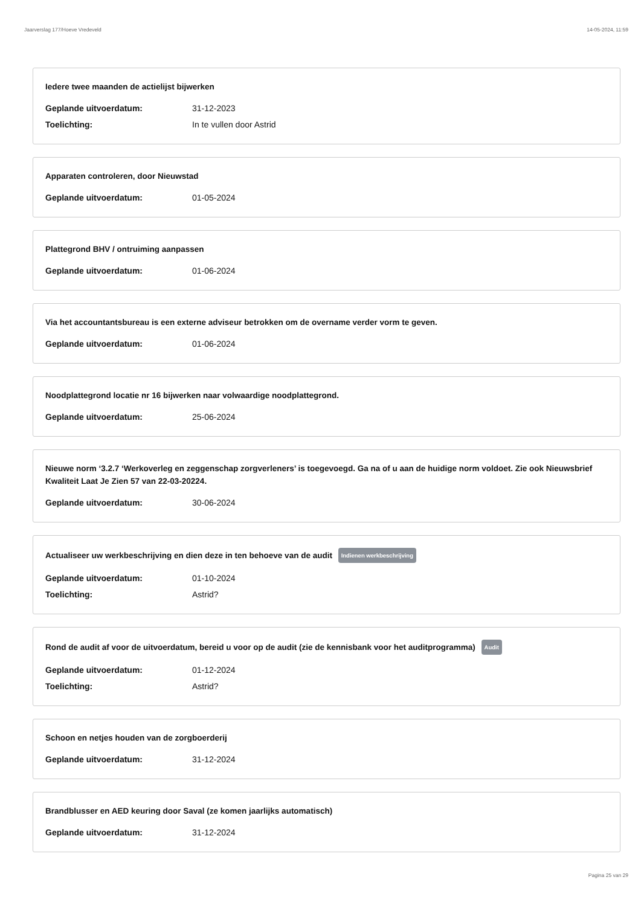Jaarverslag 177/Hoeve Vredeveld 14-05-2024, 11:59
Iedere twee maanden de actielijst bijwerken
Geplande uitvoerdatum: 31-12-2023
Toelichting: In te vullen door Astrid
Apparaten controleren, door Nieuwstad
Geplande uitvoerdatum: 01-05-2024
Plattegrond BHV / ontruiming aanpassen
Geplande uitvoerdatum: 01-06-2024
Via het accountantsbureau is een externe adviseur betrokken om de overname verder vorm te geven.
Geplande uitvoerdatum: 01-06-2024
Noodplattegrond locatie nr 16 bijwerken naar volwaardige noodplattegrond.
Geplande uitvoerdatum: 25-06-2024
Nieuwe norm ‘3.2.7 ‘Werkoverleg en zeggenschap zorgverleners’ is toegevoegd. Ga na of u aan de huidige norm voldoet. Zie ook Nieuwsbrief Kwaliteit Laat Je Zien 57 van 22-03-20224.
Geplande uitvoerdatum: 30-06-2024
Actualiseer uw werkbeschrijving en dien deze in ten behoeve van de audit Indienen werkbeschrijving
Geplande uitvoerdatum: 01-10-2024
Toelichting: Astrid?
Rond de audit af voor de uitvoerdatum, bereid u voor op de audit (zie de kennisbank voor het auditprogramma) Audit
Geplande uitvoerdatum: 01-12-2024
Toelichting: Astrid?
Schoon en netjes houden van de zorgboerderij
Geplande uitvoerdatum: 31-12-2024
Brandblusser en AED keuring door Saval (ze komen jaarlijks automatisch)
Geplande uitvoerdatum: 31-12-2024
Pagina 25 van 29